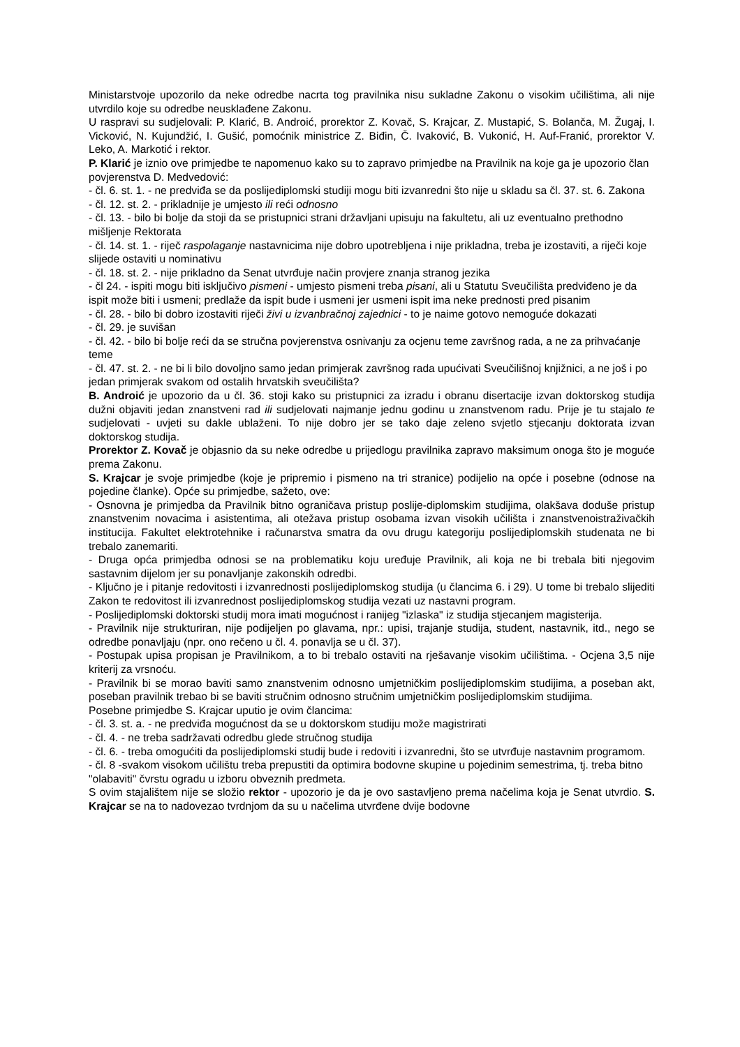Ministarstvoje upozorilo da neke odredbe nacrta tog pravilnika nisu sukladne Zakonu o visokim učilištima, ali nije utvrdilo koje su odredbe neusklađene Zakonu.
U raspravi su sudjelovali: P. Klarić, B. Androić, prorektor Z. Kovač, S. Krajcar, Z. Mustapić, S. Bolanča, M. Žugaj, I. Vicković, N. Kujundžić, I. Gušić, pomoćnik ministrice Z. Biđin, Č. Ivaković, B. Vukonić, H. Auf-Franić, prorektor V. Leko, A. Markotić i rektor.
P. Klarić je iznio ove primjedbe te napomenuo kako su to zapravo primjedbe na Pravilnik na koje ga je upozorio član povjerenstva D. Medvedović:
- čl. 6. st. 1. - ne predviđa se da poslijediplomski studiji mogu biti izvanredni što nije u skladu sa čl. 37. st. 6. Zakona
- čl. 12. st. 2. - prikladnije je umjesto ili reći odnosno
- čl. 13. - bilo bi bolje da stoji da se pristupnici strani državljani upisuju na fakultetu, ali uz eventualno prethodno mišljenje Rektorata
- čl. 14. st. 1. - riječ raspolaganje nastavnicima nije dobro upotrebljena i nije prikladna, treba je izostaviti, a riječi koje slijede ostaviti u nominativu
- čl. 18. st. 2. - nije prikladno da Senat utvrđuje način provjere znanja stranog jezika
- čl 24. - ispiti mogu biti isključivo pismeni - umjesto pismeni treba pisani, ali u Statutu Sveučilišta predviđeno je da ispit može biti i usmeni; predlaže da ispit bude i usmeni jer usmeni ispit ima neke prednosti pred pisanim
- čl. 28. - bilo bi dobro izostaviti riječi živi u izvanbračnoj zajednici - to je naime gotovo nemoguće dokazati
- čl. 29. je suvišan
- čl. 42. - bilo bi bolje reći da se stručna povjerenstva osnivanju za ocjenu teme završnog rada, a ne za prihvaćanje teme
- čl. 47. st. 2. - ne bi li bilo dovoljno samo jedan primjerak završnog rada upućivati Sveučilišnoj knjižnici, a ne još i po jedan primjerak svakom od ostalih hrvatskih sveučilišta?
B. Androić je upozorio da u čl. 36. stoji kako su pristupnici za izradu i obranu disertacije izvan doktorskog studija dužni objaviti jedan znanstveni rad ili sudjelovati najmanje jednu godinu u znanstvenom radu. Prije je tu stajalo te sudjelovati - uvjeti su dakle ublaženi. To nije dobro jer se tako daje zeleno svjetlo stjecanju doktorata izvan doktorskog studija.
Prorektor Z. Kovač je objasnio da su neke odredbe u prijedlogu pravilnika zapravo maksimum onoga što je moguće prema Zakonu.
S. Krajcar je svoje primjedbe (koje je pripremio i pismeno na tri stranice) podijelio na opće i posebne (odnose na pojedine članke). Opće su primjedbe, sažeto, ove:
- Osnovna je primjedba da Pravilnik bitno ograničava pristup poslije-diplomskim studijima, olakšava doduše pristup znanstvenim novacima i asistentima, ali otežava pristup osobama izvan visokih učilišta i znanstvenoistraživačkih institucija. Fakultet elektrotehnike i računarstva smatra da ovu drugu kategoriju poslijediplomskih studenata ne bi trebalo zanemariti.
- Druga opća primjedba odnosi se na problematiku koju uređuje Pravilnik, ali koja ne bi trebala biti njegovim sastavnim dijelom jer su ponavljanje zakonskih odredbi.
- Ključno je i pitanje redovitosti i izvanrednosti poslijediplomskog studija (u člancima 6. i 29). U tome bi trebalo slijediti Zakon te redovitost ili izvanrednost poslijediplomskog studija vezati uz nastavni program.
- Poslijediplomski doktorski studij mora imati mogućnost i ranijeg "izlaska" iz studija stjecanjem magisterija.
- Pravilnik nije strukturiran, nije podijeljen po glavama, npr.: upisi, trajanje studija, student, nastavnik, itd., nego se odredbe ponavljaju (npr. ono rečeno u čl. 4. ponavlja se u čl. 37).
- Postupak upisa propisan je Pravilnikom, a to bi trebalo ostaviti na rješavanje visokim učilištima. - Ocjena 3,5 nije kriterij za vrsnoću.
- Pravilnik bi se morao baviti samo znanstvenim odnosno umjetničkim poslijediplomskim studijima, a poseban akt, poseban pravilnik trebao bi se baviti stručnim odnosno stručnim umjetničkim poslijediplomskim studijima.
Posebne primjedbe S. Krajcar uputio je ovim člancima:
- čl. 3. st. a. - ne predviđa mogućnost da se u doktorskom studiju može magistrirati
- čl. 4. - ne treba sadržavati odredbu glede stručnog studija
- čl. 6. - treba omogućiti da poslijediplomski studij bude i redoviti i izvanredni, što se utvrđuje nastavnim programom.
- čl. 8 -svakom visokom učilištu treba prepustiti da optimira bodovne skupine u pojedinim semestrima, tj. treba bitno "olabaviti" čvrstu ogradu u izboru obveznih predmeta.
S ovim stajalištem nije se složio rektor - upozorio je da je ovo sastavljeno prema načelima koja je Senat utvrdio. S. Krajcar se na to nadovezao tvrdnjom da su u načelima utvrđene dvije bodovne